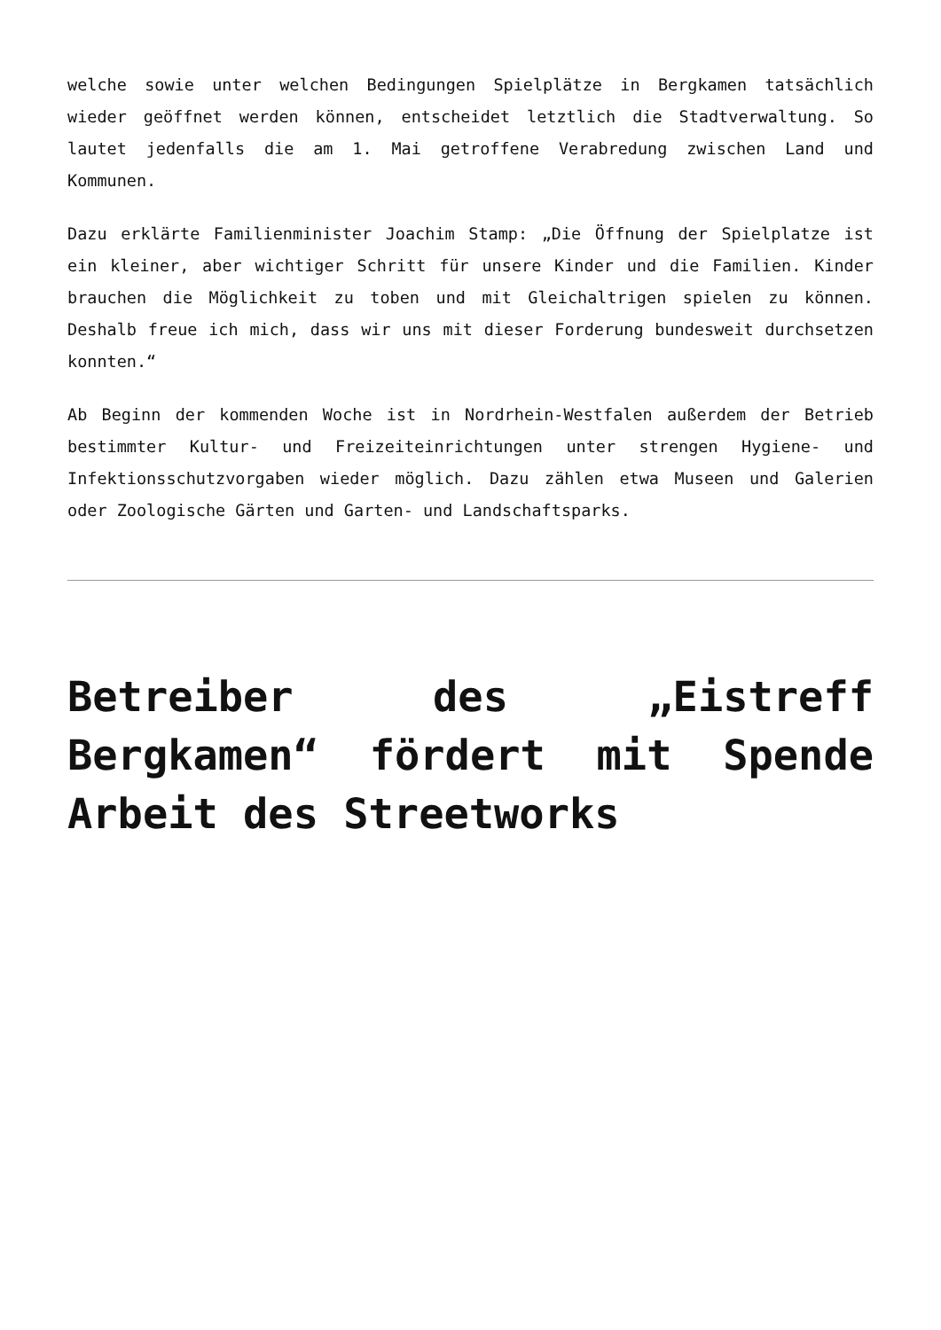welche sowie unter welchen Bedingungen Spielplätze in Bergkamen tatsächlich wieder geöffnet werden können, entscheidet letztlich die Stadtverwaltung. So lautet jedenfalls die am 1. Mai getroffene Verabredung zwischen Land und Kommunen.
Dazu erklärte Familienminister Joachim Stamp: „Die Öffnung der Spielplatze ist ein kleiner, aber wichtiger Schritt für unsere Kinder und die Familien. Kinder brauchen die Möglichkeit zu toben und mit Gleichaltrigen spielen zu können. Deshalb freue ich mich, dass wir uns mit dieser Forderung bundesweit durchsetzen konnten.“
Ab Beginn der kommenden Woche ist in Nordrhein-Westfalen außerdem der Betrieb bestimmter Kultur- und Freizeiteinrichtungen unter strengen Hygiene- und Infektionsschutzvorgaben wieder möglich. Dazu zählen etwa Museen und Galerien oder Zoologische Gärten und Garten- und Landschaftsparks.
Betreiber des „Eistreff Bergkamen“ fördert mit Spende Arbeit des Streetworks